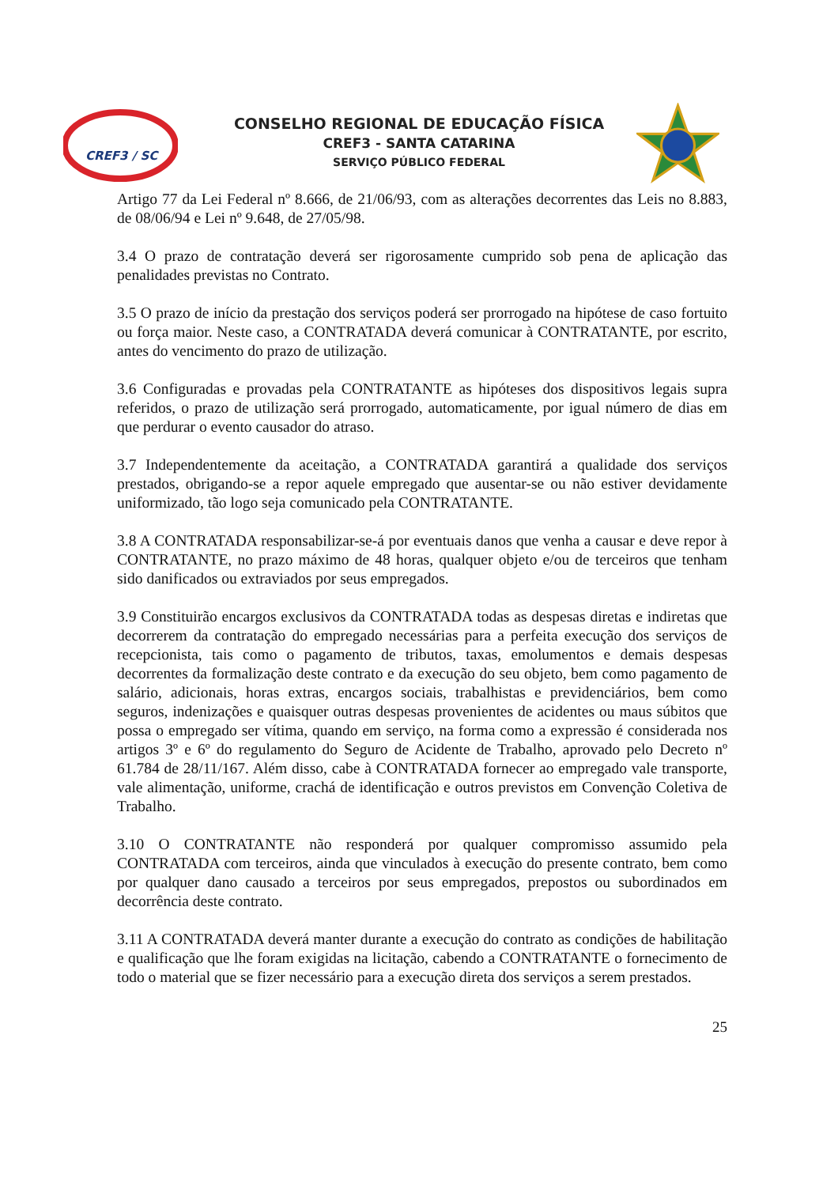CREF3 / SC
CONSELHO REGIONAL DE EDUCAÇÃO FÍSICA
CREF3 - SANTA CATARINA
SERVIÇO PÚBLICO FEDERAL
Artigo 77 da Lei Federal nº 8.666, de 21/06/93, com as alterações decorrentes das Leis no 8.883, de 08/06/94 e Lei nº 9.648, de 27/05/98.
3.4 O prazo de contratação deverá ser rigorosamente cumprido sob pena de aplicação das penalidades previstas no Contrato.
3.5 O prazo de início da prestação dos serviços poderá ser prorrogado na hipótese de caso fortuito ou força maior. Neste caso, a CONTRATADA deverá comunicar à CONTRATANTE, por escrito, antes do vencimento do prazo de utilização.
3.6 Configuradas e provadas pela CONTRATANTE as hipóteses dos dispositivos legais supra referidos, o prazo de utilização será prorrogado, automaticamente, por igual número de dias em que perdurar o evento causador do atraso.
3.7 Independentemente da aceitação, a CONTRATADA garantirá a qualidade dos serviços prestados, obrigando-se a repor aquele empregado que ausentar-se ou não estiver devidamente uniformizado, tão logo seja comunicado pela CONTRATANTE.
3.8 A CONTRATADA responsabilizar-se-á por eventuais danos que venha a causar e deve repor à CONTRATANTE, no prazo máximo de 48 horas, qualquer objeto e/ou de terceiros que tenham sido danificados ou extraviados por seus empregados.
3.9 Constituirão encargos exclusivos da CONTRATADA todas as despesas diretas e indiretas que decorrerem da contratação do empregado necessárias para a perfeita execução dos serviços de recepcionista, tais como o pagamento de tributos, taxas, emolumentos e demais despesas decorrentes da formalização deste contrato e da execução do seu objeto, bem como pagamento de salário, adicionais, horas extras, encargos sociais, trabalhistas e previdenciários, bem como seguros, indenizações e quaisquer outras despesas provenientes de acidentes ou maus súbitos que possa o empregado ser vítima, quando em serviço, na forma como a expressão é considerada nos artigos 3º e 6º do regulamento do Seguro de Acidente de Trabalho, aprovado pelo Decreto nº 61.784 de 28/11/167. Além disso, cabe à CONTRATADA fornecer ao empregado vale transporte, vale alimentação, uniforme, crachá de identificação e outros previstos em Convenção Coletiva de Trabalho.
3.10 O CONTRATANTE não responderá por qualquer compromisso assumido pela CONTRATADA com terceiros, ainda que vinculados à execução do presente contrato, bem como por qualquer dano causado a terceiros por seus empregados, prepostos ou subordinados em decorrência deste contrato.
3.11 A CONTRATADA deverá manter durante a execução do contrato as condições de habilitação e qualificação que lhe foram exigidas na licitação, cabendo a CONTRATANTE o fornecimento de todo o material que se fizer necessário para a execução direta dos serviços a serem prestados.
25